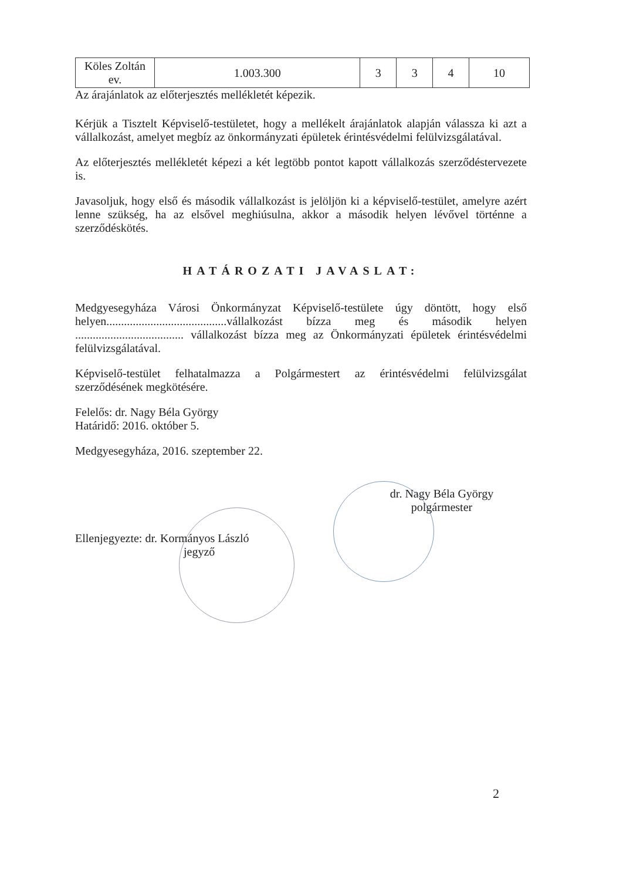| Köles Zoltán ev. | 1.003.300 | 3 | 3 | 4 | 10 |
Az árajánlatok az előterjesztés mellékletét képezik.
Kérjük a Tisztelt Képviselő-testületet, hogy a mellékelt árajánlatok alapján válassza ki azt a vállalkozást, amelyet megbíz az önkormányzati épületek érintésvédelmi felülvizsgálatával.
Az előterjesztés mellékletét képezi a két legtöbb pontot kapott vállalkozás szerződéstervezete is.
Javasoljuk, hogy első és második vállalkozást is jelöljön ki a képviselő-testület, amelyre azért lenne szükség, ha az elsővel meghiúsulna, akkor a második helyen lévővel történne a szerződéskötés.
HATÁROZATI JAVASLAT:
Medgyesegyháza Városi Önkormányzat Képviselő-testülete úgy döntött, hogy első helyen.........................................vállalkozást bízza meg és második helyen ..................................... vállalkozást bízza meg az Önkormányzati épületek érintésvédelmi felülvizsgálatával.
Képviselő-testület felhatalmazza a Polgármestert az érintésvédelmi felülvizsgálat szerződésének megkötésére.
Felelős: dr. Nagy Béla György
Határidő: 2016. október 5.
Medgyesegyháza, 2016. szeptember 22.
dr. Nagy Béla György
polgármester
Ellenjegyezte: dr. Kormányos László
jegyző
2